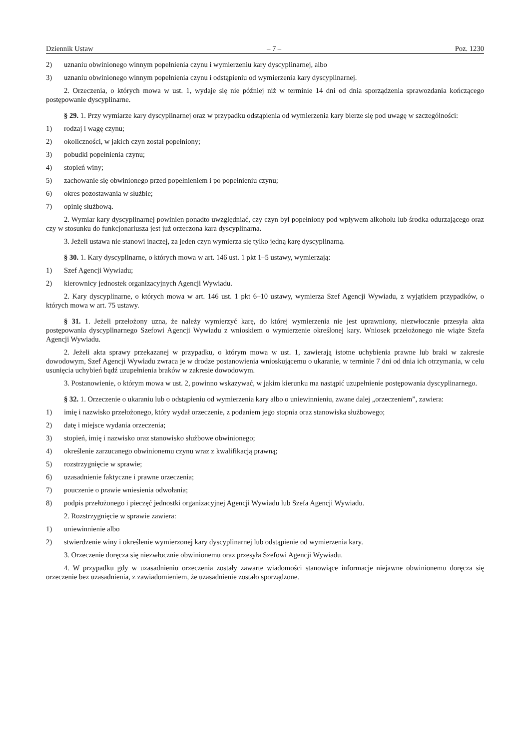Dziennik Ustaw – 7 – Poz. 1230
2) uznaniu obwinionego winnym popełnienia czynu i wymierzeniu kary dyscyplinarnej, albo
3) uznaniu obwinionego winnym popełnienia czynu i odstąpieniu od wymierzenia kary dyscyplinarnej.
2. Orzeczenia, o których mowa w ust. 1, wydaje się nie później niż w terminie 14 dni od dnia sporządzenia sprawozdania kończącego postępowanie dyscyplinarne.
§ 29. 1. Przy wymiarze kary dyscyplinarnej oraz w przypadku odstąpienia od wymierzenia kary bierze się pod uwagę w szczególności:
1) rodzaj i wagę czynu;
2) okoliczności, w jakich czyn został popełniony;
3) pobudki popełnienia czynu;
4) stopień winy;
5) zachowanie się obwinionego przed popełnieniem i po popełnieniu czynu;
6) okres pozostawania w służbie;
7) opinię służbową.
2. Wymiar kary dyscyplinarnej powinien ponadto uwzględniać, czy czyn był popełniony pod wpływem alkoholu lub środka odurzającego oraz czy w stosunku do funkcjonariusza jest już orzeczona kara dyscyplinarna.
3. Jeżeli ustawa nie stanowi inaczej, za jeden czyn wymierza się tylko jedną karę dyscyplinarną.
§ 30. 1. Kary dyscyplinarne, o których mowa w art. 146 ust. 1 pkt 1–5 ustawy, wymierzają:
1) Szef Agencji Wywiadu;
2) kierownicy jednostek organizacyjnych Agencji Wywiadu.
2. Kary dyscyplinarne, o których mowa w art. 146 ust. 1 pkt 6–10 ustawy, wymierza Szef Agencji Wywiadu, z wyjątkiem przypadków, o których mowa w art. 75 ustawy.
§ 31. 1. Jeżeli przełożony uzna, że należy wymierzyć karę, do której wymierzenia nie jest uprawniony, niezwłocznie przesyła akta postępowania dyscyplinarnego Szefowi Agencji Wywiadu z wnioskiem o wymierzenie określonej kary. Wniosek przełożonego nie wiąże Szefa Agencji Wywiadu.
2. Jeżeli akta sprawy przekazanej w przypadku, o którym mowa w ust. 1, zawierają istotne uchybienia prawne lub braki w zakresie dowodowym, Szef Agencji Wywiadu zwraca je w drodze postanowienia wnioskującemu o ukaranie, w terminie 7 dni od dnia ich otrzymania, w celu usunięcia uchybień bądź uzupełnienia braków w zakresie dowodowym.
3. Postanowienie, o którym mowa w ust. 2, powinno wskazywać, w jakim kierunku ma nastąpić uzupełnienie postępowania dyscyplinarnego.
§ 32. 1. Orzeczenie o ukaraniu lub o odstąpieniu od wymierzenia kary albo o uniewinnieniu, zwane dalej „orzeczeniem”, zawiera:
1) imię i nazwisko przełożonego, który wydał orzeczenie, z podaniem jego stopnia oraz stanowiska służbowego;
2) datę i miejsce wydania orzeczenia;
3) stopień, imię i nazwisko oraz stanowisko służbowe obwinionego;
4) określenie zarzucanego obwinionemu czynu wraz z kwalifikacją prawną;
5) rozstrzygnięcie w sprawie;
6) uzasadnienie faktyczne i prawne orzeczenia;
7) pouczenie o prawie wniesienia odwołania;
8) podpis przełożonego i pieczęć jednostki organizacyjnej Agencji Wywiadu lub Szefa Agencji Wywiadu.
2. Rozstrzygnięcie w sprawie zawiera:
1) uniewinnienie albo
2) stwierdzenie winy i określenie wymierzonej kary dyscyplinarnej lub odstąpienie od wymierzenia kary.
3. Orzeczenie doręcza się niezwłocznie obwinionemu oraz przesyła Szefowi Agencji Wywiadu.
4. W przypadku gdy w uzasadnieniu orzeczenia zostały zawarte wiadomości stanowiące informacje niejawne obwinionemu doręcza się orzeczenie bez uzasadnienia, z zawiadomieniem, że uzasadnienie zostało sporządzone.